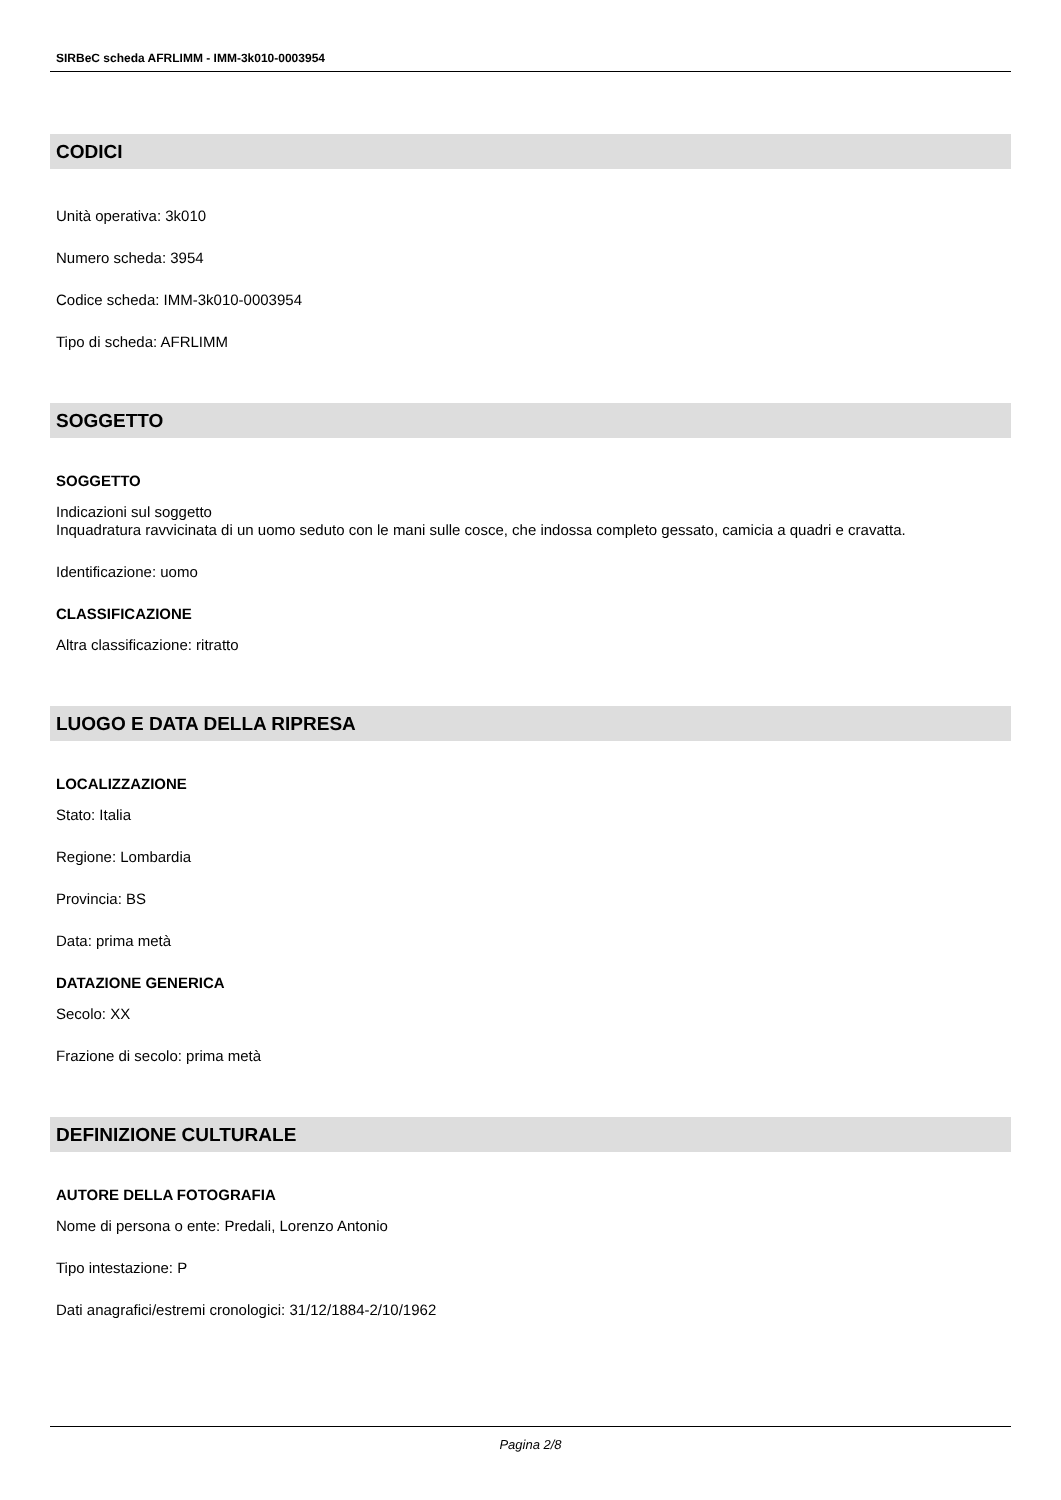SIRBeC scheda AFRLIMM - IMM-3k010-0003954
CODICI
Unità operativa: 3k010
Numero scheda: 3954
Codice scheda: IMM-3k010-0003954
Tipo di scheda: AFRLIMM
SOGGETTO
SOGGETTO
Indicazioni sul soggetto
Inquadratura ravvicinata di un uomo seduto con le mani sulle cosce, che indossa completo gessato, camicia a quadri e cravatta.
Identificazione: uomo
CLASSIFICAZIONE
Altra classificazione: ritratto
LUOGO E DATA DELLA RIPRESA
LOCALIZZAZIONE
Stato: Italia
Regione: Lombardia
Provincia: BS
Data: prima metà
DATAZIONE GENERICA
Secolo: XX
Frazione di secolo: prima metà
DEFINIZIONE CULTURALE
AUTORE DELLA FOTOGRAFIA
Nome di persona o ente: Predali, Lorenzo Antonio
Tipo intestazione: P
Dati anagrafici/estremi cronologici: 31/12/1884-2/10/1962
Pagina 2/8